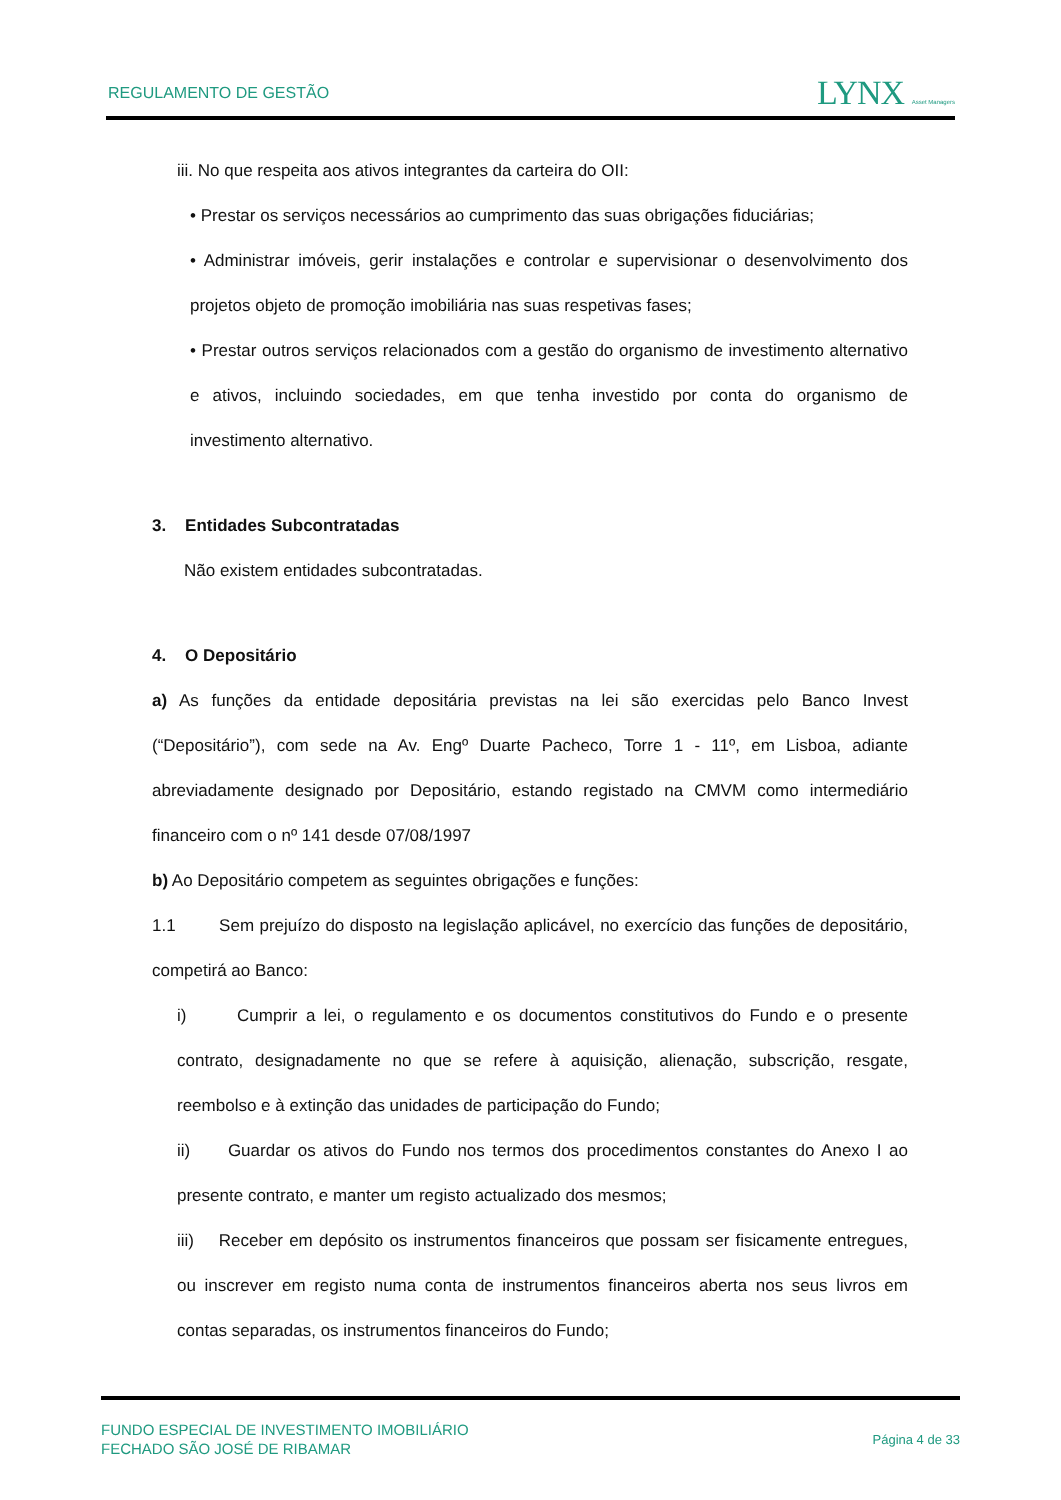REGULAMENTO DE GESTÃO LYNX Asset Managers
iii. No que respeita aos ativos integrantes da carteira do OII:
• Prestar os serviços necessários ao cumprimento das suas obrigações fiduciárias;
• Administrar imóveis, gerir instalações e controlar e supervisionar o desenvolvimento dos projetos objeto de promoção imobiliária nas suas respetivas fases;
• Prestar outros serviços relacionados com a gestão do organismo de investimento alternativo e ativos, incluindo sociedades, em que tenha investido por conta do organismo de investimento alternativo.
3. Entidades Subcontratadas
Não existem entidades subcontratadas.
4. O Depositário
a) As funções da entidade depositária previstas na lei são exercidas pelo Banco Invest (“Depositário”), com sede na Av. Engº Duarte Pacheco, Torre 1 - 11º, em Lisboa, adiante abreviadamente designado por Depositário, estando registado na CMVM como intermediário financeiro com o nº 141 desde 07/08/1997
b) Ao Depositário competem as seguintes obrigações e funções:
1.1 Sem prejuízo do disposto na legislação aplicável, no exercício das funções de depositário, competirá ao Banco:
i) Cumprir a lei, o regulamento e os documentos constitutivos do Fundo e o presente contrato, designadamente no que se refere à aquisição, alienação, subscrição, resgate, reembolso e à extinção das unidades de participação do Fundo;
ii) Guardar os ativos do Fundo nos termos dos procedimentos constantes do Anexo I ao presente contrato, e manter um registo actualizado dos mesmos;
iii) Receber em depósito os instrumentos financeiros que possam ser fisicamente entregues, ou inscrever em registo numa conta de instrumentos financeiros aberta nos seus livros em contas separadas, os instrumentos financeiros do Fundo;
FUNDO ESPECIAL DE INVESTIMENTO IMOBILIÁRIO
FECHADO SÃO JOSÉ DE RIBAMAR
Página 4 de 33